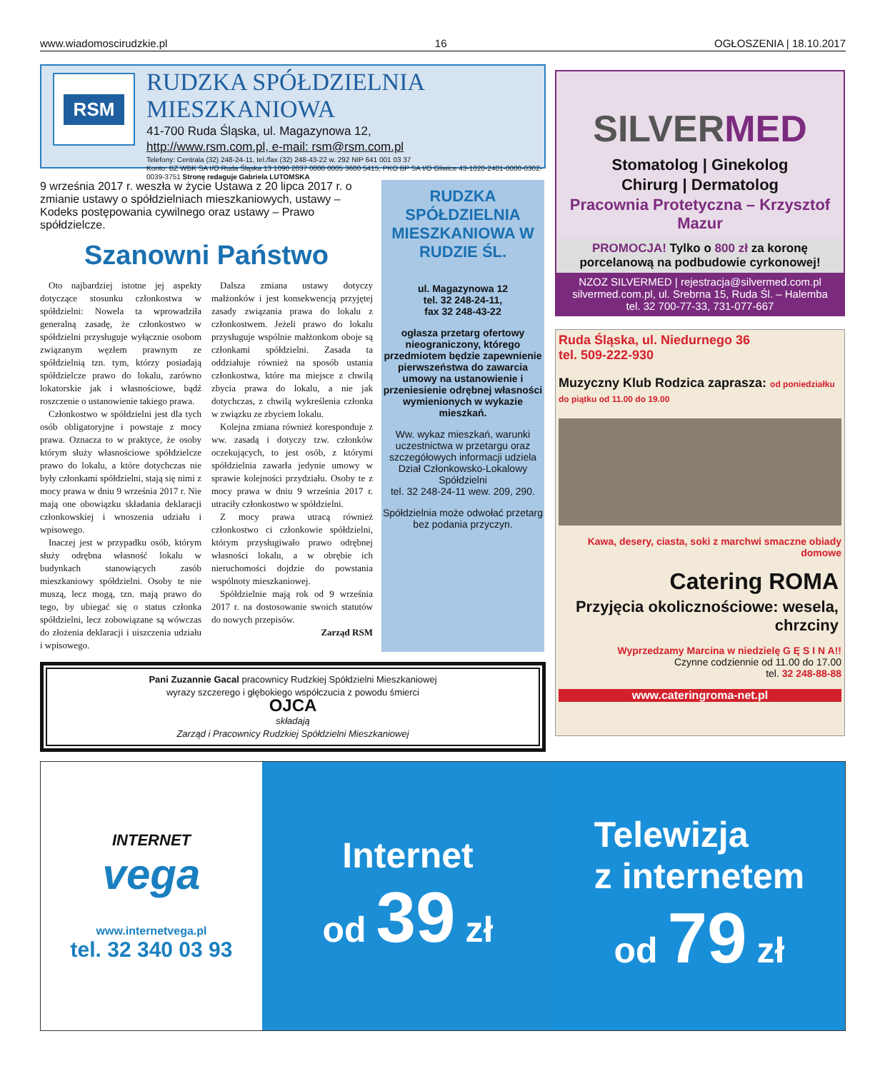www.wiadomoscirudzkie.pl 16 OGŁOSZENIA | 18.10.2017
RSM
RUDZKA SPÓŁDZIELNIA MIESZKANIOWA
41-700 Ruda Śląska, ul. Magazynowa 12,
http://www.rsm.com.pl, e-mail: rsm@rsm.com.pl
Telefony: Centrala (32) 248-24-11, tel./fax (32) 248-43-22 w. 292 NIP 641 001 03 37
Konto: BZ WBK SA I/O Ruda Śląska 13 1090 2037 0000 0005 3600 5415, PKO BP SA I/O Gliwice 43-1020-2401-0000-0302-0039-3751 Stronę redaguje Gabriela LUTOMSKA
9 września 2017 r. weszła w życie Ustawa z 20 lipca 2017 r. o zmianie ustawy o spółdzielniach mieszkaniowych, ustawy – Kodeks postępowania cywilnego oraz ustawy – Prawo spółdzielcze.
Szanowni Państwo
Oto najbardziej istotne jej aspekty dotyczące stosunku członkostwa w spółdzielni: Nowela ta wprowadziła generalną zasadę, że członkostwo w spółdzielni przysługuje wyłącznie osobom związanym węzłem prawnym ze spółdzielnią tzn. tym, którzy posiadają spółdzielcze prawo do lokalu, zarówno lokatorskie jak i własnościowe, bądź roszczenie o ustanowienie takiego prawa.
Członkostwo w spółdzielni jest dla tych osób obligatoryjne i powstaje z mocy prawa. Oznacza to w praktyce, że osoby którym służy własnościowe spółdzielcze prawo do lokalu, a które dotychczas nie były członkami spółdzielni, stają się nimi z mocy prawa w dniu 9 września 2017 r. Nie mają one obowiązku składania deklaracji członkowskiej i wnoszenia udziału i wpisowego.
Inaczej jest w przypadku osób, którym służy odrębna własność lokalu w budynkach stanowiących zasób mieszkaniowy spółdzielni. Osoby te nie muszą, lecz mogą, tzn. mają prawo do tego, by ubiegać się o status członka spółdzielni, lecz zobowiązane są wówczas do złożenia deklaracji i uiszczenia udziału i wpisowego.
Dalsza zmiana ustawy dotyczy małżonków i jest konsekwencją przyjętej zasady związania prawa do lokalu z członkostwem. Jeżeli prawo do lokalu przysługuje wspólnie małżonkom oboje są członkami spółdzielni. Zasada ta oddziałuje również na sposób ustania członkostwa, które ma miejsce z chwilą zbycia prawa do lokalu, a nie jak dotychczas, z chwilą wykreślenia członka w związku ze zbyciem lokalu.
Kolejna zmiana również koresponduje z ww. zasadą i dotyczy tzw. członków oczekujących, to jest osób, z którymi spółdzielnia zawarła jedynie umowy w sprawie kolejności przydziału. Osoby te z mocy prawa w dniu 9 września 2017 r. utraciły członkostwo w spółdzielni.
Z mocy prawa utracą również członkostwo ci członkowie spółdzielni, którym przysługiwało prawo odrębnej własności lokalu, a w obrębie ich nieruchomości dojdzie do powstania wspólnoty mieszkaniowej.
Spółdzielnie mają rok od 9 września 2017 r. na dostosowanie swoich statutów do nowych przepisów.
Zarząd RSM
RUDZKA SPÓŁDZIELNIA MIESZKANIOWA W RUDZIE ŚL.
ul. Magazynowa 12
tel. 32 248-24-11,
fax 32 248-43-22
ogłasza przetarg ofertowy nieograniczony, którego przedmiotem będzie zapewnienie pierwszeństwa do zawarcia umowy na ustanowienie i przeniesienie odrębnej własności wymienionych w wykazie mieszkań.
Ww. wykaz mieszkań, warunki uczestnictwa w przetargu oraz szczegółowych informacji udziela Dział Członkowsko-Lokalowy Spółdzielni
tel. 32 248-24-11 wew. 209, 290.
Spółdzielnia może odwołać przetarg bez podania przyczyn.
Pani Zuzannie Gacal pracownicy Rudzkiej Spółdzielni Mieszkaniowej
wyrazy szczerego i głębokiego współczucia z powodu śmierci
OJCA
składają
Zarząd i Pracownicy Rudzkiej Spółdzielni Mieszkaniowej
SILVERMED
Stomatolog | Ginekolog
Chirurg | Dermatolog
Pracownia Protetyczna – Krzysztof Mazur
PROMOCJA! Tylko o 800 zł za koronę porcelanową na podbudowie cyrkonowej!
NZOZ SILVERMED | rejestracja@silvermed.com.pl
silvermed.com.pl, ul. Srebrna 15, Ruda Śl. – Halemba
tel. 32 700-77-33, 731-077-667
Ruda Śląska, ul. Niedurnego 36
tel. 509-222-930
Muzyczny Klub Rodzica zaprasza: od poniedziałku do piątku od 11.00 do 19.00
Kawa, desery, ciasta, soki z marchwi smaczne obiady domowe
Catering ROMA
Przyjęcia okolicznościowe: wesela, chrzciny
Wyprzedzamy Marcina w niedzielę G Ę S I N A!!
Czynne codziennie od 11.00 do 17.00
tel. 32 248-88-88
www.cateringroma-net.pl
INTERNET
vega
www.internetvega.pl
tel. 32 340 03 93
Internet
od 39 zł
Telewizja
z internetem
od 79 zł